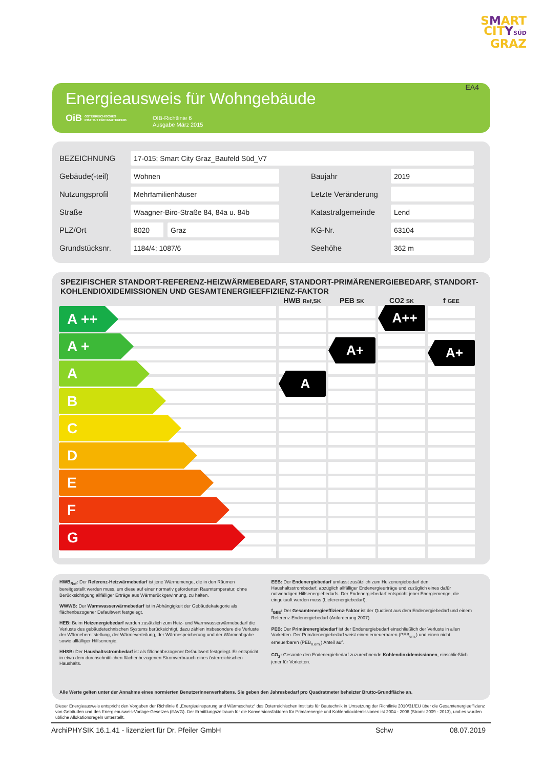SMART
CITYSÜD
GRAZ
EA4
Energieausweis für Wohngebäude
OiB ÖSTERREICHISCHES
INSTITUT FÜR BAUTECHNIK
OIB-Richtlinie 6
Ausgabe März 2015
| BEZEICHNUNG | 17-015; Smart City Graz_Baufeld Süd_V7 | | | |
| Gebäude(-teil) | Wohnen | | Baujahr | 2019 |
| Nutzungsprofil | Mehrfamilienhäuser | | Letzte Veränderung | |
| Straße | Waagner-Biro-Straße 84, 84a u. 84b | | Katastralgemeinde | Lend |
| PLZ/Ort | 8020 | Graz | KG-Nr. | 63104 |
| Grundstücksnr. | 1184/4; 1087/6 | | Seehöhe | 362 m |
SPEZIFISCHER STANDORT-REFERENZ-HEIZWÄRMEBEDARF, STANDORT-PRIMÄRENERGIEBEDARF, STANDORT-KOHLENDIOXIDEMISSIONEN UND GESAMTENERGIEEFFIZIENZ-FAKTOR
A ++
A +
A
B
C
D
E
F
G
HWB Ref,SK
A
PEB SK
A+
CO2 SK
A++
f GEE
A+
HWB<sub>Ref</sub>: Der Referenz-Heizwärmebedarf ist jene Wärmemenge, die in den Räumen bereitgestellt werden muss, um diese auf einer normativ geforderten Raumtemperatur, ohne Berücksichtigung allfälliger Erträge aus Wärmerückgewinnung, zu halten.
WWWB: Der Warmwasserwärmebedarf ist in Abhängigkeit der Gebäudekategorie als flächenbezogener Defaultwert festgelegt.
HEB: Beim Heizenergiebedarf werden zusätzlich zum Heiz- und Warmwasserwärmebedarf die Verluste des gebäudetechnischen Systems berücksichtigt, dazu zählen insbesondere die Verluste der Wärmebereitstellung, der Wärmeverteilung, der Wärmespeicherung und der Wärmeabgabe sowie allfälliger Hilfsenergie.
HHSB: Der Haushaltsstrombedarf ist als flächenbezogener Defaultwert festgelegt. Er entspricht in etwa dem durchschnittlichen flächenbezogenen Stromverbrauch eines österreichischen Haushalts.
EEB: Der Endenergiebedarf umfasst zusätzlich zum Heizenergiebedarf den Haushaltsstrombedarf, abzüglich allfälliger Endenergieerträge und zuzüglich eines dafür notwendigen Hilfsenergiebedarfs. Der Endenergiebedarf entspricht jener Energiemenge, die eingekauft werden muss (Lieferenergiebedarf).
f<sub>GEE</sub>: Der Gesamtenergieeffizienz-Faktor ist der Quotient aus dem Endenergiebedarf und einem Referenz-Endenergiebedarf (Anforderung 2007).
PEB: Der Primärenergiebedarf ist der Endenergiebedarf einschließlich der Verluste in allen Vorketten. Der Primärenergiebedarf weist einen erneuerbaren (PEB<sub>ern.</sub>) und einen nicht erneuerbaren (PEB<sub>n.ern.</sub>) Anteil auf.
CO<sub>2</sub>: Gesamte den Endenergiebedarf zuzurechnende Kohlendioxidemissionen, einschließlich jener für Vorketten.
Alle Werte gelten unter der Annahme eines normierten BenutzerInnenverhaltens. Sie geben den Jahresbedarf pro Quadratmeter beheizter Brutto-Grundfläche an.
Dieser Energieausweis entspricht den Vorgaben der Richtlinie 6 „Energieeinsparung und Wärmeschutz“ des Österreichischen Instituts für Bautechnik in Umsetzung der Richtlinie 2010/31/EU über die Gesamtenergieeffizienz von Gebäuden und des Energieausweis-Vorlage-Gesetzes (EAVG). Der Ermittlungszeitraum für die Konversionsfaktoren für Primärenergie und Kohlendioxidemissionen ist 2004 - 2008 (Strom: 2009 - 2013), und es wurden übliche Allokationsregeln unterstellt.
ArchiPHYSIK 16.1.41 - lizenziert für Dr. Pfeiler GmbH Schw 08.07.2019